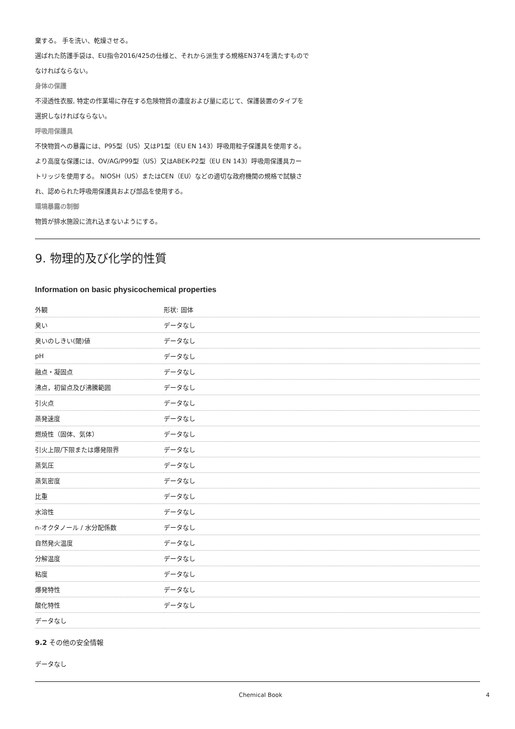棄する。 手を洗い、乾燥させる。
選ばれた防護手袋は、EU指令2016/425の仕様と、それから派生する規格EN374を満たすもので
なければならない。
身体の保護
不浸透性衣服, 特定の作業場に存在する危険物質の濃度および量に応じて、保護装置のタイプを
選択しなければならない。
呼吸用保護具
不快物質への暴露には、P95型（US）又はP1型（EU EN 143）呼吸用粒子保護具を使用する。
より高度な保護には、OV/AG/P99型（US）又はABEK-P2型（EU EN 143）呼吸用保護具カー
トリッジを使用する。 NIOSH（US）またはCEN（EU）などの適切な政府機関の規格で試験さ
れ、認められた呼吸用保護具および部品を使用する。
環境暴露の制御
物質が排水施設に流れ込まないようにする。
9. 物理的及び化学的性質
Information on basic physicochemical properties
| 外観 | 形状: 固体 |
| 臭い | データなし |
| 臭いのしきい(閾)値 | データなし |
| pH | データなし |
| 融点・凝固点 | データなし |
| 沸点，初留点及び沸騰範囲 | データなし |
| 引火点 | データなし |
| 蒸発速度 | データなし |
| 燃焼性（固体、気体） | データなし |
| 引火上限/下限または爆発限界 | データなし |
| 蒸気圧 | データなし |
| 蒸気密度 | データなし |
| 比重 | データなし |
| 水溶性 | データなし |
| n-オクタノール / 水分配係数 | データなし |
| 自然発火温度 | データなし |
| 分解温度 | データなし |
| 粘度 | データなし |
| 爆発特性 | データなし |
| 酸化特性 | データなし |
| データなし | |
9.2 その他の安全情報
データなし
Chemical Book 4